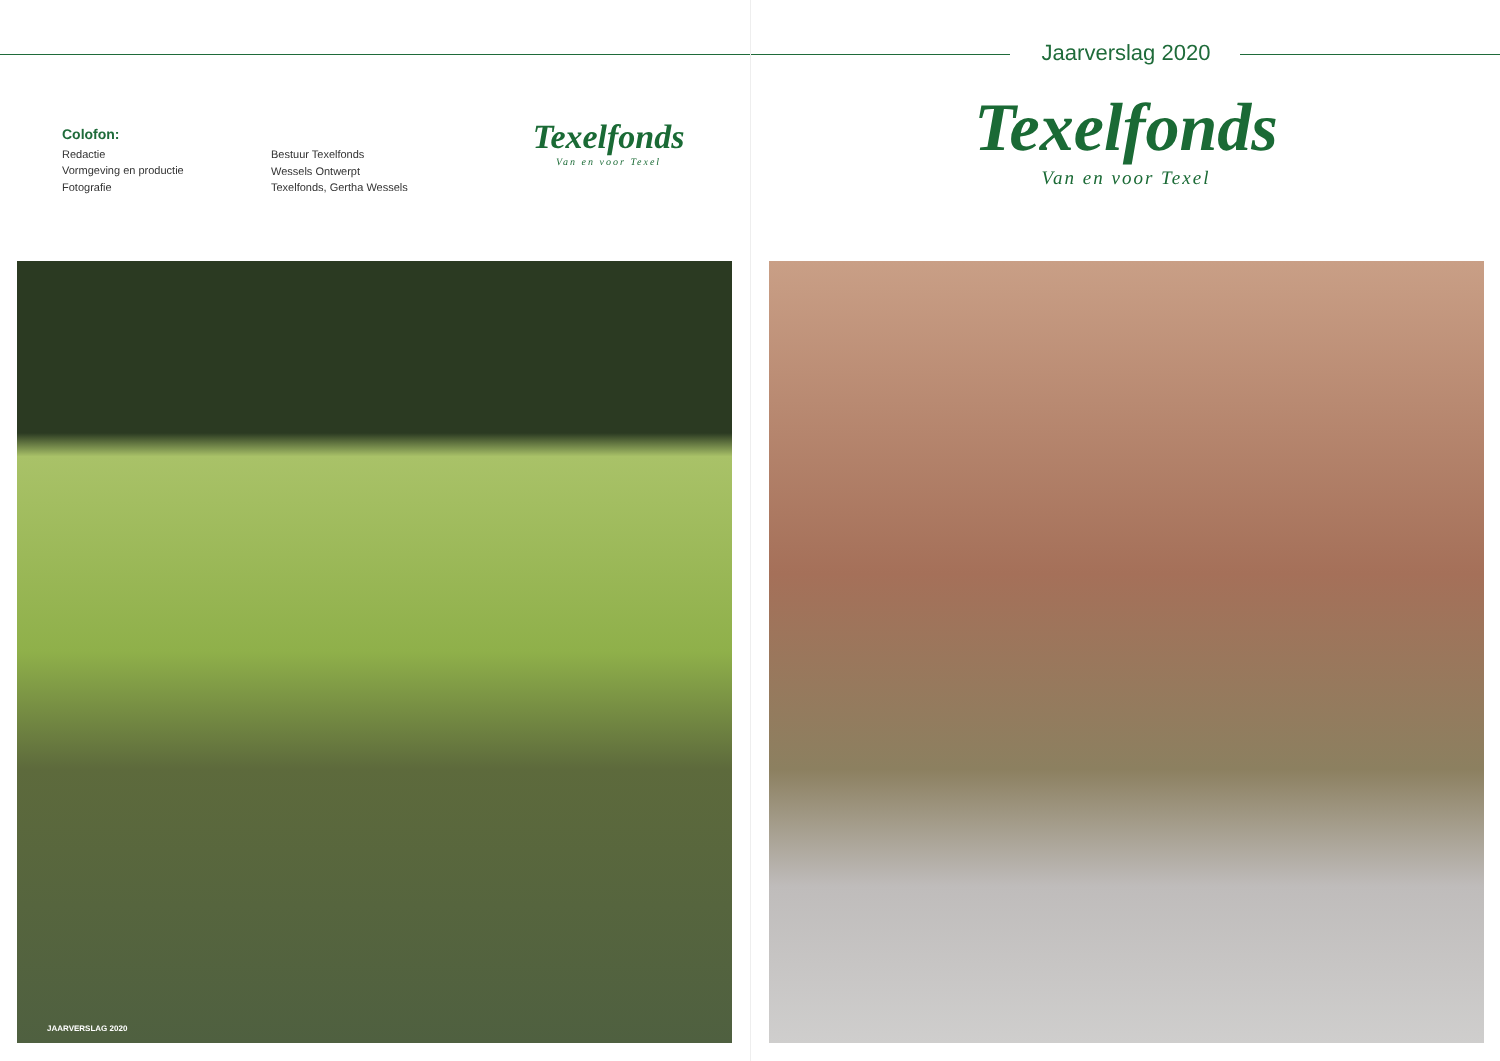Colofon:
Redactie
Vormgeving en productie
Fotografie
Bestuur Texelfonds
Wessels Ontwerpt
Texelfonds, Gertha Wessels
Texelfonds
Van en voor Texel
JAARVERSLAG 2020
Jaarverslag 2020
Texelfonds
Van en voor Texel